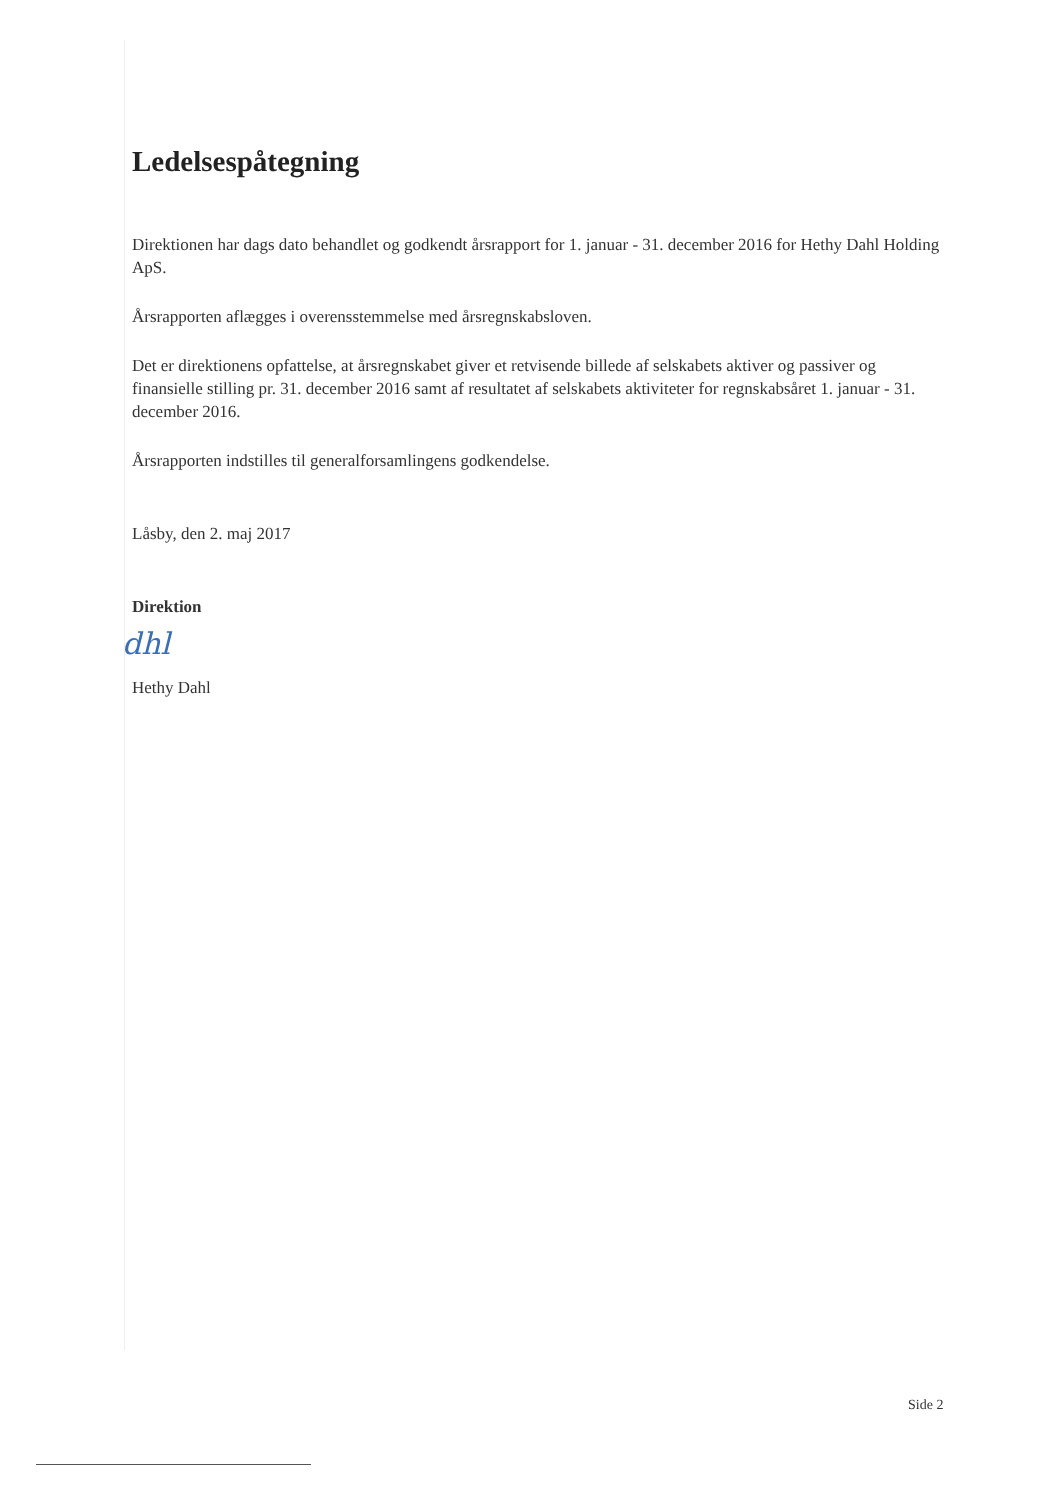Ledelsespåtegning
Direktionen har dags dato behandlet og godkendt årsrapport for 1. januar - 31. december 2016 for Hethy Dahl Holding ApS.
Årsrapporten aflægges i overensstemmelse med årsregnskabsloven.
Det er direktionens opfattelse, at årsregnskabet giver et retvisende billede af selskabets aktiver og passiver og finansielle stilling pr. 31. december 2016 samt af resultatet af selskabets aktiviteter for regnskabsåret 1. januar - 31. december 2016.
Årsrapporten indstilles til generalforsamlingens godkendelse.
Låsby, den 2. maj 2017
Direktion
dhl
Hethy Dahl
Side 2